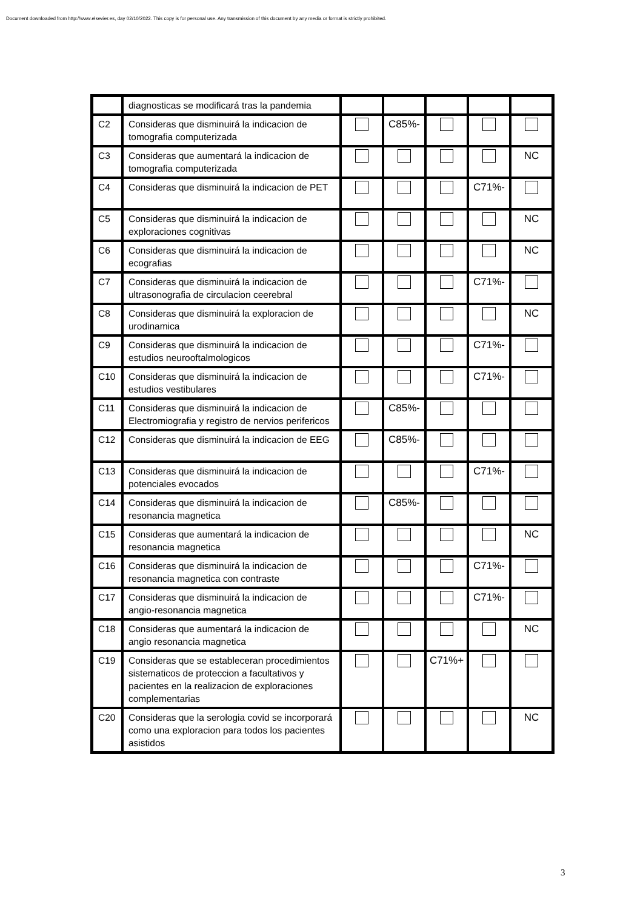Document downloaded from http://www.elsevier.es, day 02/10/2022. This copy is for personal use. Any transmission of this document by any media or format is strictly prohibited.
| | diagnosticas se modificará tras la pandemia | | | | | |
| C2 | Consideras que disminuirá la indicacion de tomografia computerizada | | C85%- | | | |
| C3 | Consideras que aumentará la indicacion de tomografia computerizada | | | | | NC |
| C4 | Consideras que disminuirá la indicacion de PET | | | | C71%- | |
| C5 | Consideras que disminuirá la indicacion de exploraciones cognitivas | | | | | NC |
| C6 | Consideras que disminuirá la indicacion de ecografias | | | | | NC |
| C7 | Consideras que disminuirá la indicacion de ultrasonografia de circulacion ceerebral | | | | C71%- | |
| C8 | Consideras que disminuirá la exploracion de urodinamica | | | | | NC |
| C9 | Consideras que disminuirá la indicacion de estudios neurooftalmologicos | | | | C71%- | |
| C10 | Consideras que disminuirá la indicacion de estudios vestibulares | | | | C71%- | |
| C11 | Consideras que disminuirá la indicacion de Electromiografia y registro de nervios perifericos | | C85%- | | | |
| C12 | Consideras que disminuirá la indicacion de EEG | | C85%- | | | |
| C13 | Consideras que disminuirá la indicacion de potenciales evocados | | | | C71%- | |
| C14 | Consideras que disminuirá la indicacion de resonancia magnetica | | C85%- | | | |
| C15 | Consideras que aumentará la indicacion de resonancia magnetica | | | | | NC |
| C16 | Consideras que disminuirá la indicacion de resonancia magnetica con contraste | | | | C71%- | |
| C17 | Consideras que disminuirá la indicacion de angio-resonancia magnetica | | | | C71%- | |
| C18 | Consideras que aumentará la indicacion de angio resonancia magnetica | | | | | NC |
| C19 | Consideras que se estableceran procedimientos sistematicos de proteccion a facultativos y pacientes en la realizacion de exploraciones complementarias | | | C71%+ | | |
| C20 | Consideras que la serologia covid se incorporará como una exploracion para todos los pacientes asistidos | | | | | NC |
3